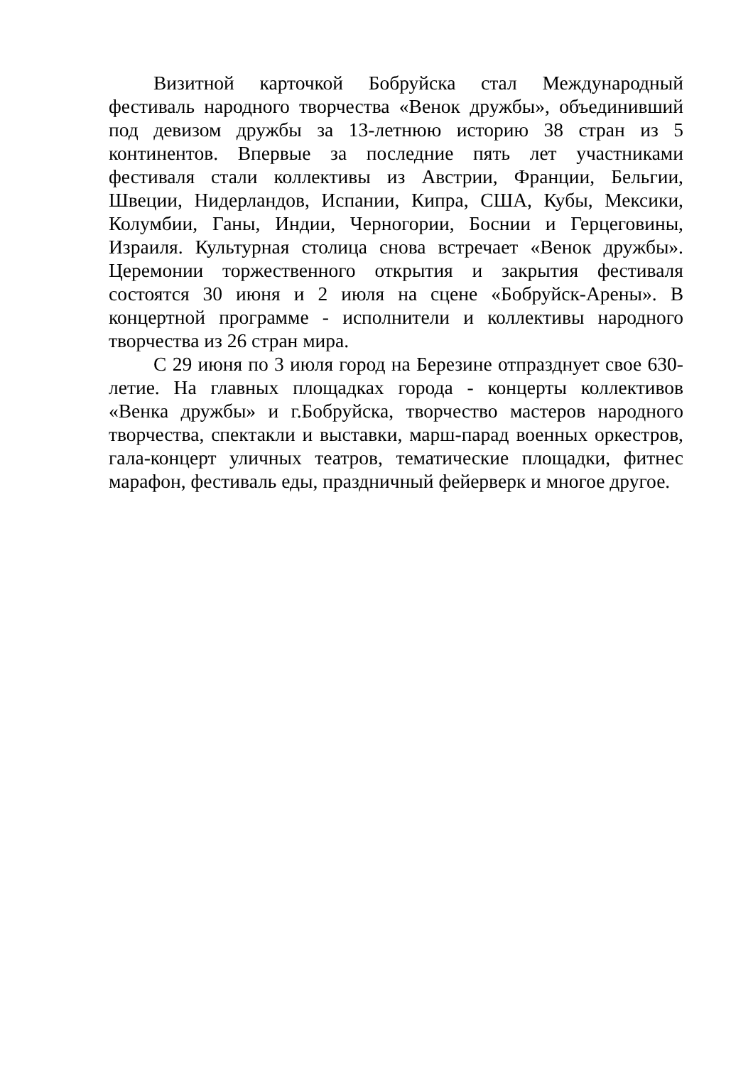Визитной карточкой Бобруйска стал Международный фестиваль народного творчества «Венок дружбы», объединивший под девизом дружбы за 13-летнюю историю 38 стран из 5 континентов. Впервые за последние пять лет участниками фестиваля стали коллективы из Австрии, Франции, Бельгии, Швеции, Нидерландов, Испании, Кипра, США, Кубы, Мексики, Колумбии, Ганы, Индии, Черногории, Боснии и Герцеговины, Израиля. Культурная столица снова встречает «Венок дружбы». Церемонии торжественного открытия и закрытия фестиваля состоятся 30 июня и 2 июля на сцене «Бобруйск-Арены». В концертной программе - исполнители и коллективы народного творчества из 26 стран мира.
С 29 июня по 3 июля город на Березине отпразднует свое 630-летие. На главных площадках города - концерты коллективов «Венка дружбы» и г.Бобруйска, творчество мастеров народного творчества, спектакли и выставки, марш-парад военных оркестров, гала-концерт уличных театров, тематические площадки, фитнес марафон, фестиваль еды, праздничный фейерверк и многое другое.